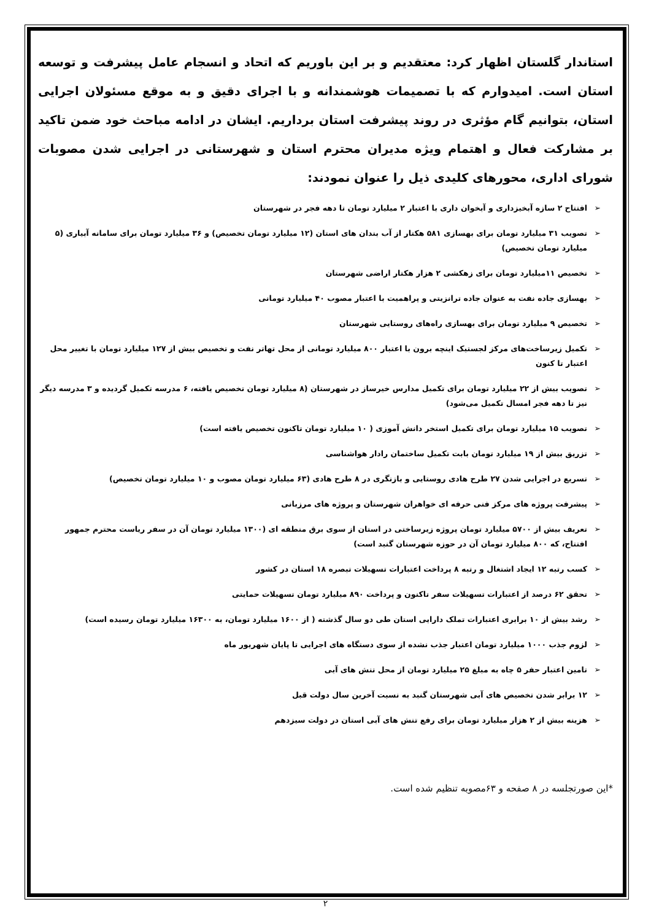استاندار گلستان اظهار کرد: معتقدیم و بر این باوریم که اتحاد و انسجام عامل پیشرفت و توسعه استان است. امیدوارم که با تصمیمات هوشمندانه و با اجرای دقیق و به موقع مسئولان اجرایی استان، بتوانیم گام مؤثری در روند پیشرفت استان برداریم. ایشان در ادامه مباحث خود ضمن تاکید بر مشارکت فعال و اهتمام ویژه مدیران محترم استان و شهرستانی در اجرایی شدن مصوبات شورای اداری، محورهای کلیدی ذیل را عنوان نمودند:
➢ افتتاح ۲ سازه آبخیزداری و آبخوان داری با اعتبار ۲ میلیارد تومان تا دهه فجر در شهرستان
➢ تصویب ۳۱ میلیارد تومان برای بهسازی ۵۸۱ هکتار از آب بندان های استان (۱۲ میلیارد تومان تخصیص) و ۳۶ میلیارد تومان برای سامانه آبیاری (۵ میلیارد تومان تخصیص)
➢ تخصیص ۱۱میلیارد تومان برای زهکشی ۲ هزار هکتار اراضی شهرستان
➢ بهسازی جاده نفت به عنوان جاده ترانزیتی و پراهمیت با اعتبار مصوب ۴۰ میلیارد تومانی
➢ تخصیص ۹ میلیارد تومان برای بهسازی راه‌های روستایی شهرستان
➢ تکمیل زیرساخت‌های مرکز لجستیک اینچه برون با اعتبار ۸۰۰ میلیارد تومانی از محل تهاتر نفت و تخصیص بیش از ۱۲۷ میلیارد تومان با تغییر محل اعتبار تا کنون
➢ تصویب بیش از ۲۲ میلیارد تومان برای تکمیل مدارس خیرساز در شهرستان (۸ میلیارد تومان تخصیص یافته، ۶ مدرسه تکمیل گردیده و ۳ مدرسه دیگر نیز تا دهه فجر امسال تکمیل می‌شود)
➢ تصویب ۱۵ میلیارد تومان برای تکمیل استخر دانش آموزی ( ۱۰ میلیارد تومان تاکنون تخصیص یافته است)
➢ تزریق بیش از ۱۹ میلیارد تومان بابت تکمیل ساختمان رادار هواشناسی
➢ تسریع در اجرایی شدن ۲۷ طرح هادی روستایی و بازنگری در ۸ طرح هادی (۶۳ میلیارد تومان مصوب و ۱۰ میلیارد تومان تخصیص)
➢ پیشرفت پروژه های مرکز فنی حرفه ای خواهران شهرستان و پروژه های مرزبانی
➢ تعریف بیش از ۵۷۰۰ میلیارد تومان پروژه زیرساختی در استان از سوی برق منطقه ای (۱۳۰۰ میلیارد تومان آن در سفر ریاست محترم جمهور افتتاح، که ۸۰۰ میلیارد تومان آن در حوزه شهرستان گنبد است)
➢ کسب رتبه ۱۲ ایجاد اشتغال و رتبه ۸ پرداخت اعتبارات تسهیلات تبصره ۱۸ استان در کشور
➢ تحقق ۶۲ درصد از اعتبارات تسهیلات سفر تاکنون و پرداخت ۸۹۰ میلیارد تومان تسهیلات حمایتی
➢ رشد بیش از ۱۰ برابری اعتبارات تملک دارایی استان طی دو سال گذشته ( از ۱۶۰۰ میلیارد تومان، به ۱۶۳۰۰ میلیارد تومان رسیده است)
➢ لزوم جذب ۱۰۰۰ میلیارد تومان اعتبار جذب نشده از سوی دستگاه های اجرایی تا پایان شهریور ماه
➢ تامین اعتبار حفر ۵ چاه به مبلغ ۲۵ میلیارد تومان از محل تنش های آبی
➢ ۱۲ برابر شدن تخصیص های آبی شهرستان گنبد به نسبت آخرین سال دولت قبل
➢ هزینه بیش از ۲ هزار میلیارد تومان برای رفع تنش های آبی استان در دولت سیزدهم
*این صورتجلسه در ۸ صفحه و ۶۳مصوبه تنظیم شده است.
۲